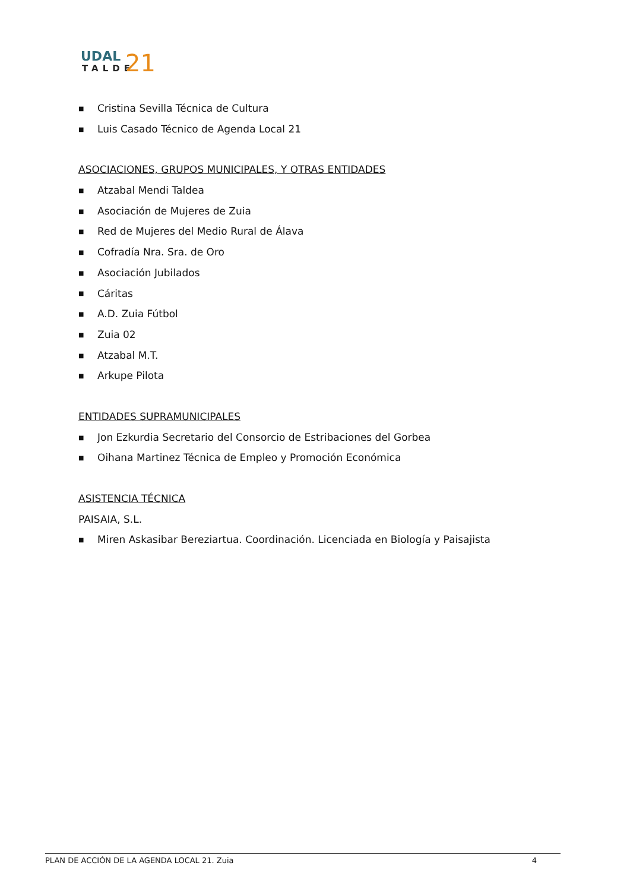UDAL
TALDE
21
■ Cristina Sevilla Técnica de Cultura
■ Luis Casado Técnico de Agenda Local 21
ASOCIACIONES, GRUPOS MUNICIPALES, Y OTRAS ENTIDADES
■ Atzabal Mendi Taldea
■ Asociación de Mujeres de Zuia
■ Red de Mujeres del Medio Rural de Álava
■ Cofradía Nra. Sra. de Oro
■ Asociación Jubilados
■ Cáritas
■ A.D. Zuia Fútbol
■ Zuia 02
■ Atzabal M.T.
■ Arkupe Pilota
ENTIDADES SUPRAMUNICIPALES
■ Jon Ezkurdia Secretario del Consorcio de Estribaciones del Gorbea
■ Oihana Martinez Técnica de Empleo y Promoción Económica
ASISTENCIA TÉCNICA
PAISAIA, S.L.
■ Miren Askasibar Bereziartua. Coordinación. Licenciada en Biología y Paisajista
PLAN DE ACCIÓN DE LA AGENDA LOCAL 21. Zuia 4